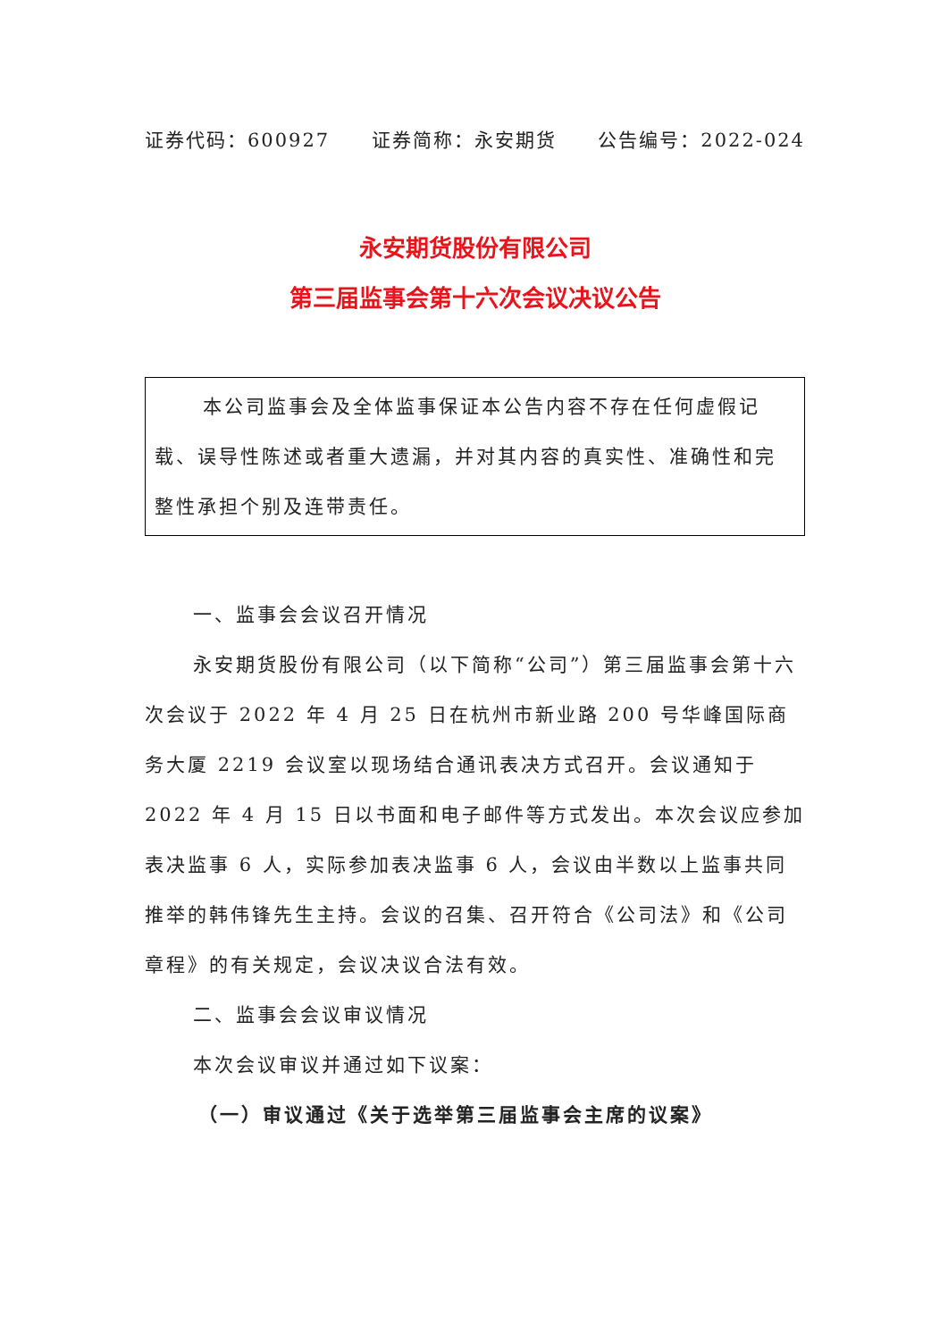证券代码：600927 证券简称：永安期货 公告编号：2022-024
永安期货股份有限公司
第三届监事会第十六次会议决议公告
本公司监事会及全体监事保证本公告内容不存在任何虚假记载、误导性陈述或者重大遗漏，并对其内容的真实性、准确性和完整性承担个别及连带责任。
一、监事会会议召开情况
永安期货股份有限公司（以下简称“公司”）第三届监事会第十六次会议于 2022 年 4 月 25 日在杭州市新业路 200 号华峰国际商务大厦 2219 会议室以现场结合通讯表决方式召开。会议通知于 2022 年 4 月 15 日以书面和电子邮件等方式发出。本次会议应参加表决监事 6 人，实际参加表决监事 6 人，会议由半数以上监事共同推举的韩伟锋先生主持。会议的召集、召开符合《公司法》和《公司章程》的有关规定，会议决议合法有效。
二、监事会会议审议情况
本次会议审议并通过如下议案：
（一）审议通过《关于选举第三届监事会主席的议案》